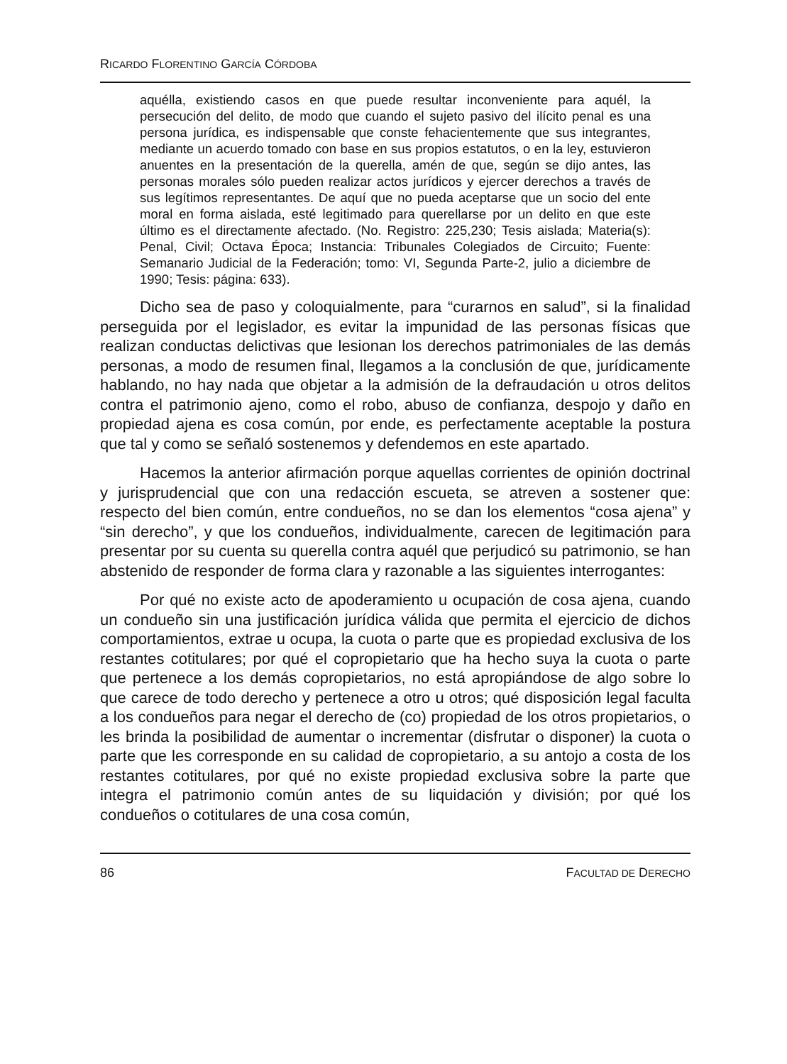RICARDO FLORENTINO GARCÍA CÓRDOBA
aquélla, existiendo casos en que puede resultar inconveniente para aquél, la persecución del delito, de modo que cuando el sujeto pasivo del ilícito penal es una persona jurídica, es indispensable que conste fehacientemente que sus integrantes, mediante un acuerdo tomado con base en sus propios estatutos, o en la ley, estuvieron anuentes en la presentación de la querella, amén de que, según se dijo antes, las personas morales sólo pueden realizar actos jurídicos y ejercer derechos a través de sus legítimos representantes. De aquí que no pueda aceptarse que un socio del ente moral en forma aislada, esté legitimado para querellarse por un delito en que este último es el directamente afectado. (No. Registro: 225,230; Tesis aislada; Materia(s): Penal, Civil; Octava Época; Instancia: Tribunales Colegiados de Circuito; Fuente: Semanario Judicial de la Federación; tomo: VI, Segunda Parte-2, julio a diciembre de 1990; Tesis: página: 633).
Dicho sea de paso y coloquialmente, para “curarnos en salud”, si la finalidad perseguida por el legislador, es evitar la impunidad de las personas físicas que realizan conductas delictivas que lesionan los derechos patrimoniales de las demás personas, a modo de resumen final, llegamos a la conclusión de que, jurídicamente hablando, no hay nada que objetar a la admisión de la defraudación u otros delitos contra el patrimonio ajeno, como el robo, abuso de confianza, despojo y daño en propiedad ajena es cosa común, por ende, es perfectamente aceptable la postura que tal y como se señaló sostenemos y defendemos en este apartado.
Hacemos la anterior afirmación porque aquellas corrientes de opinión doctrinal y jurisprudencial que con una redacción escueta, se atreven a sostener que: respecto del bien común, entre condueños, no se dan los elementos “cosa ajena” y “sin derecho”, y que los condueños, individualmente, carecen de legitimación para presentar por su cuenta su querella contra aquél que perjudicó su patrimonio, se han abstenido de responder de forma clara y razonable a las siguientes interrogantes:
Por qué no existe acto de apoderamiento u ocupación de cosa ajena, cuando un condueño sin una justificación jurídica válida que permita el ejercicio de dichos comportamientos, extrae u ocupa, la cuota o parte que es propiedad exclusiva de los restantes cotitulares; por qué el copropietario que ha hecho suya la cuota o parte que pertenece a los demás copropietarios, no está apropiándose de algo sobre lo que carece de todo derecho y pertenece a otro u otros; qué disposición legal faculta a los condueños para negar el derecho de (co) propiedad de los otros propietarios, o les brinda la posibilidad de aumentar o incrementar (disfrutar o disponer) la cuota o parte que les corresponde en su calidad de copropietario, a su antojo a costa de los restantes cotitulares, por qué no existe propiedad exclusiva sobre la parte que integra el patrimonio común antes de su liquidación y división; por qué los condueños o cotitulares de una cosa común,
86 FACULTAD DE DERECHO